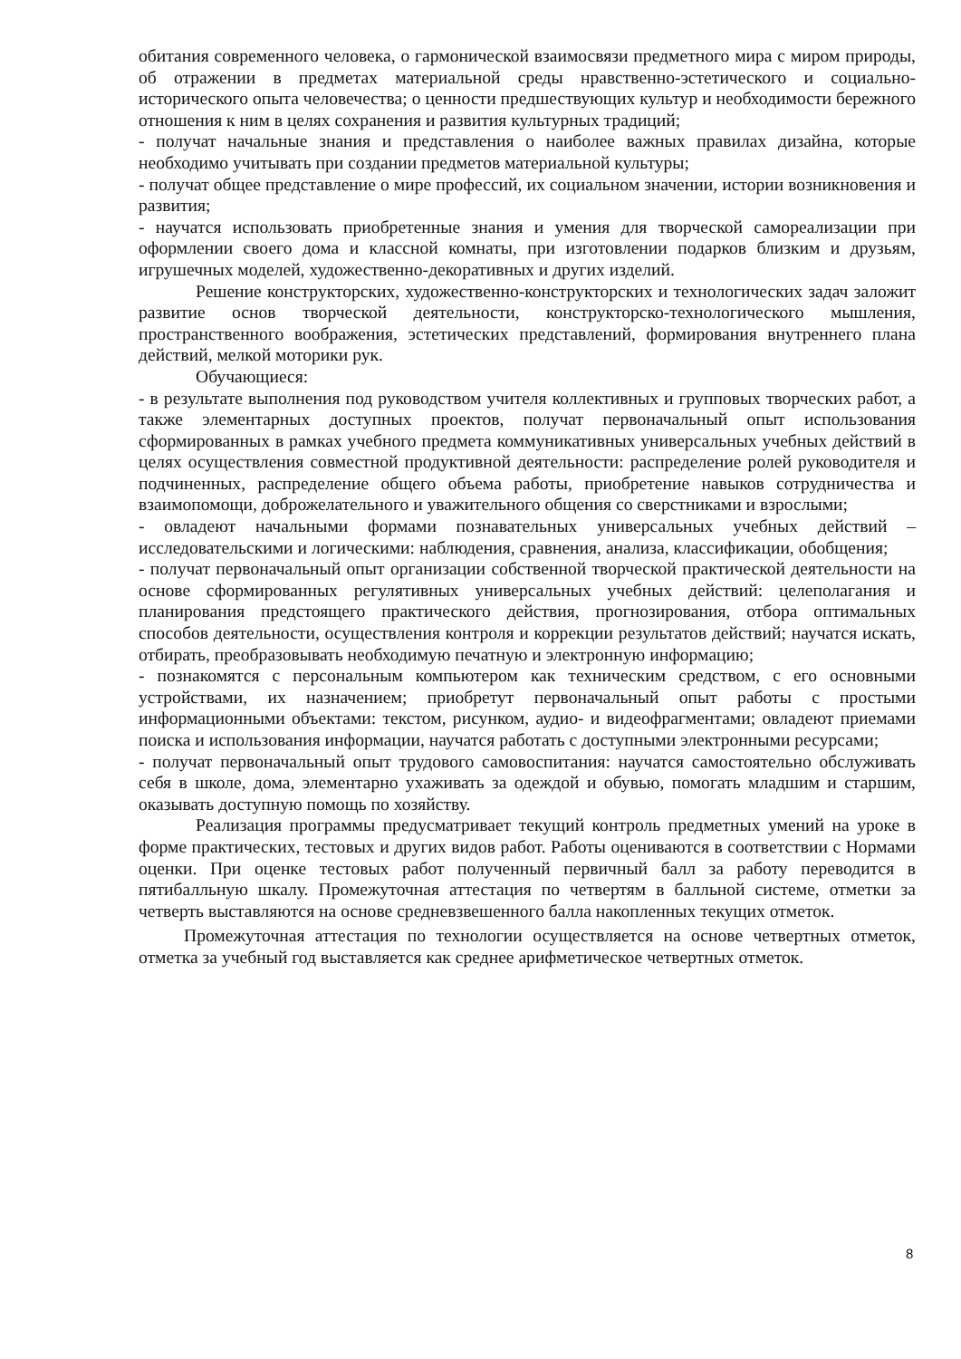обитания современного человека, о гармонической взаимосвязи предметного мира с миром природы, об отражении в предметах материальной среды нравственно-эстетического и социально-исторического опыта человечества; о ценности предшествующих культур и необходимости бережного отношения к ним в целях сохранения и развития культурных традиций;
- получат начальные знания и представления о наиболее важных правилах дизайна, которые необходимо учитывать при создании предметов материальной культуры;
- получат общее представление о мире профессий, их социальном значении, истории возникновения и развития;
- научатся использовать приобретенные знания и умения для творческой самореализации при оформлении своего дома и классной комнаты, при изготовлении подарков близким и друзьям, игрушечных моделей, художественно-декоративных и других изделий.
Решение конструкторских, художественно-конструкторских и технологических задач заложит развитие основ творческой деятельности, конструкторско-технологического мышления, пространственного воображения, эстетических представлений, формирования внутреннего плана действий, мелкой моторики рук.
Обучающиеся:
- в результате выполнения под руководством учителя коллективных и групповых творческих работ, а также элементарных доступных проектов, получат первоначальный опыт использования сформированных в рамках учебного предмета коммуникативных универсальных учебных действий в целях осуществления совместной продуктивной деятельности: распределение ролей руководителя и подчиненных, распределение общего объема работы, приобретение навыков сотрудничества и взаимопомощи, доброжелательного и уважительного общения со сверстниками и взрослыми;
- овладеют начальными формами познавательных универсальных учебных действий – исследовательскими и логическими: наблюдения, сравнения, анализа, классификации, обобщения;
- получат первоначальный опыт организации собственной творческой практической деятельности на основе сформированных регулятивных универсальных учебных действий: целеполагания и планирования предстоящего практического действия, прогнозирования, отбора оптимальных способов деятельности, осуществления контроля и коррекции результатов действий; научатся искать, отбирать, преобразовывать необходимую печатную и электронную информацию;
- познакомятся с персональным компьютером как техническим средством, с его основными устройствами, их назначением; приобретут первоначальный опыт работы с простыми информационными объектами: текстом, рисунком, аудио- и видеофрагментами; овладеют приемами поиска и использования информации, научатся работать с доступными электронными ресурсами;
- получат первоначальный опыт трудового самовоспитания: научатся самостоятельно обслуживать себя в школе, дома, элементарно ухаживать за одеждой и обувью, помогать младшим и старшим, оказывать доступную помощь по хозяйству.
Реализация программы предусматривает текущий контроль предметных умений на уроке в форме практических, тестовых и других видов работ. Работы оцениваются в соответствии с Нормами оценки. При оценке тестовых работ полученный первичный балл за работу переводится в пятибалльную шкалу. Промежуточная аттестация по четвертям в балльной системе, отметки за четверть выставляются на основе средневзвешенного балла накопленных текущих отметок.
Промежуточная аттестация по технологии осуществляется на основе четвертных отметок, отметка за учебный год выставляется как среднее арифметическое четвертных отметок.
8